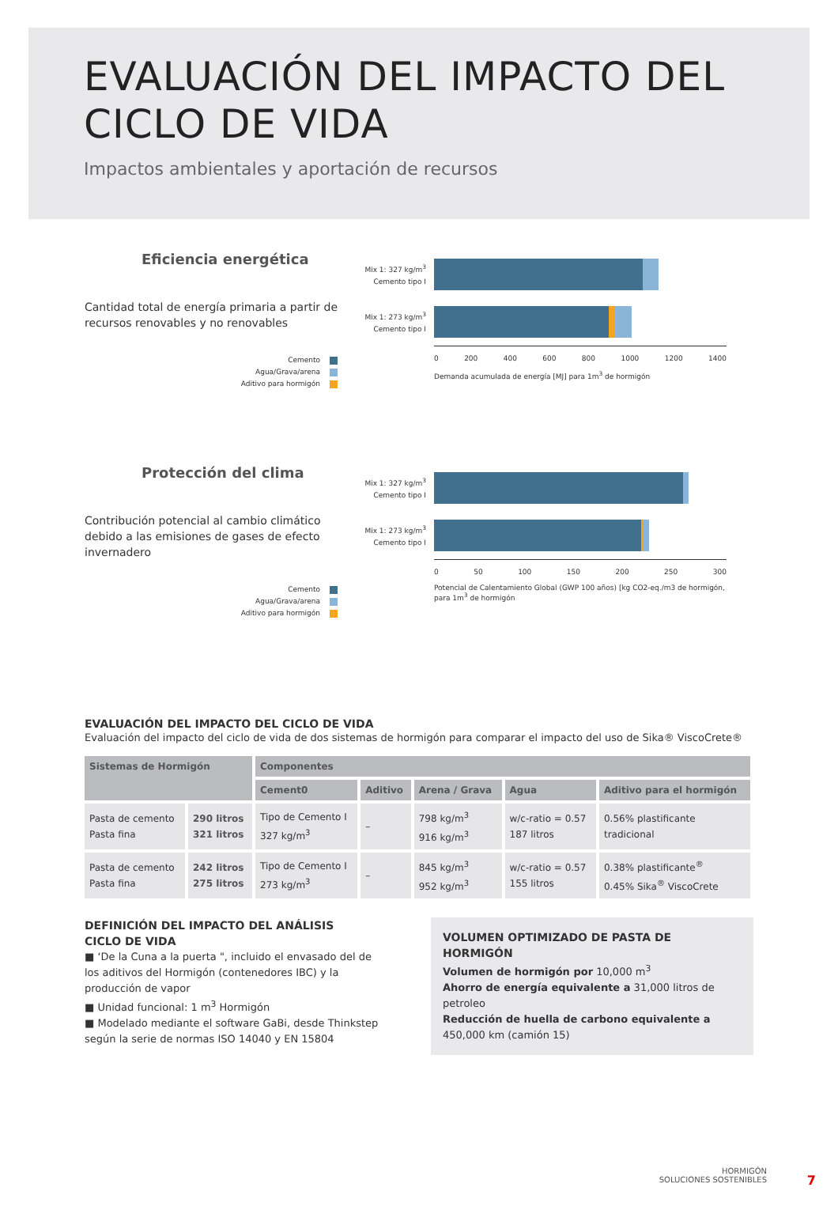EVALUACIÓN DEL IMPACTO DEL
CICLO DE VIDA
Impactos ambientales y aportación de recursos
Eficiencia energética
Cantidad total de energía primaria a partir de recursos renovables y no renovables
Cemento
Agua/Grava/arena
Aditivo para hormigón
Mix 1: 327 kg/m<sup>3</sup>
Cemento tipo I
Mix 1: 273 kg/m<sup>3</sup>
Cemento tipo I
0 200 400 600 800 1000 1200 1400
Demanda acumulada de energía [MJ] para 1m<sup>3</sup> de hormigón
Protección del clima
Contribución potencial al cambio climático debido a las emisiones de gases de efecto invernadero
Cemento
Agua/Grava/arena
Aditivo para hormigón
Mix 1: 327 kg/m<sup>3</sup>
Cemento tipo I
Mix 1: 273 kg/m<sup>3</sup>
Cemento tipo I
0 50 100 150 200 250 300
Potencial de Calentamiento Global (GWP 100 años) [kg CO2-eq./m3 de hormigón,
para 1m<sup>3</sup> de hormigón
EVALUACIÓN DEL IMPACTO DEL CICLO DE VIDA
Evaluación del impacto del ciclo de vida de dos sistemas de hormigón para comparar el impacto del uso de Sika® ViscoCrete®
| Sistemas de Hormigón | | Componentes | | | | |
| --- | --- | --- | --- | --- | --- | --- |
| | | Cement0 | Aditivo | Arena / Grava | Agua | Aditivo para el hormigón |
| Pasta de cemento Pasta fina | 290 litros 321 litros | Tipo de Cemento I 327 kg/m<sup>3</sup> | – | 798 kg/m<sup>3</sup> 916 kg/m<sup>3</sup> | w/c-ratio = 0.57 187 litros | 0.56% plastificante tradicional |
| Pasta de cemento Pasta fina | 242 litros 275 litros | Tipo de Cemento I 273 kg/m<sup>3</sup> | – | 845 kg/m<sup>3</sup> 952 kg/m<sup>3</sup> | w/c-ratio = 0.57 155 litros | 0.38% plastificante<sup>®</sup> 0.45% Sika<sup>®</sup> ViscoCrete |
DEFINICIÓN DEL IMPACTO DEL ANÁLISIS
CICLO DE VIDA
■ ‘De la Cuna a la puerta ", incluido el envasado del de los aditivos del Hormigón (contenedores IBC) y la producción de vapor
■ Unidad funcional: 1 m<sup>3</sup> Hormigón
■ Modelado mediante el software GaBi, desde Thinkstep según la serie de normas ISO 14040 y EN 15804
VOLUMEN OPTIMIZADO DE PASTA DE HORMIGÓN
Volumen de hormigón por 10,000 m<sup>3</sup>
Ahorro de energía equivalente a 31,000 litros de petroleo
Reducción de huella de carbono equivalente a
450,000 km (camión 15)
HORMIGÓN
SOLUCIONES SOSTENIBLES
7